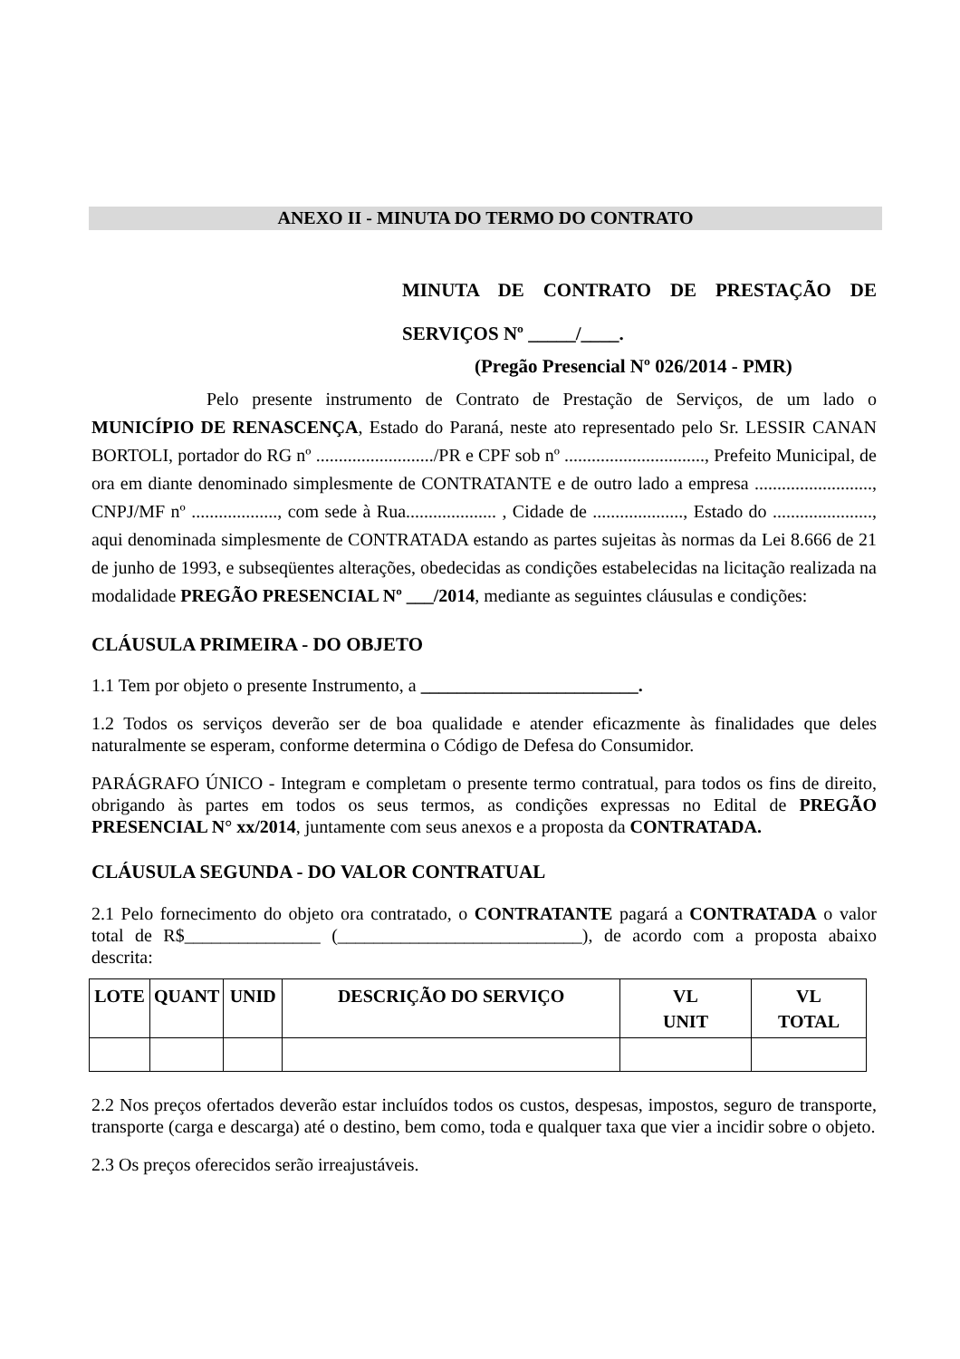ANEXO II - MINUTA DO TERMO DO CONTRATO
MINUTA DE CONTRATO DE PRESTAÇÃO DE SERVIÇOS Nº _____/____.
(Pregão Presencial Nº 026/2014 - PMR)
Pelo presente instrumento de Contrato de Prestação de Serviços, de um lado o MUNICÍPIO DE RENASCENÇA, Estado do Paraná, neste ato representado pelo Sr. LESSIR CANAN BORTOLI, portador do RG nº ........................../PR e CPF sob nº ..............................., Prefeito Municipal, de ora em diante denominado simplesmente de CONTRATANTE e de outro lado a empresa .........................., CNPJ/MF nº ..................., com sede à Rua.................... , Cidade de ...................., Estado do ......................, aqui denominada simplesmente de CONTRATADA estando as partes sujeitas às normas da Lei 8.666 de 21 de junho de 1993, e subseqüentes alterações, obedecidas as condições estabelecidas na licitação realizada na modalidade PREGÃO PRESENCIAL Nº ___/2014, mediante as seguintes cláusulas e condições:
CLÁUSULA PRIMEIRA - DO OBJETO
1.1 Tem por objeto o presente Instrumento, a ________________________.
1.2 Todos os serviços deverão ser de boa qualidade e atender eficazmente às finalidades que deles naturalmente se esperam, conforme determina o Código de Defesa do Consumidor.
PARÁGRAFO ÚNICO - Integram e completam o presente termo contratual, para todos os fins de direito, obrigando às partes em todos os seus termos, as condições expressas no Edital de PREGÃO PRESENCIAL N° xx/2014, juntamente com seus anexos e a proposta da CONTRATADA.
CLÁUSULA SEGUNDA - DO VALOR CONTRATUAL
2.1 Pelo fornecimento do objeto ora contratado, o CONTRATANTE pagará a CONTRATADA o valor total de R$_______________ (___________________________), de acordo com a proposta abaixo descrita:
| LOTE | QUANT | UNID | DESCRIÇÃO DO SERVIÇO | VL UNIT | VL TOTAL |
| --- | --- | --- | --- | --- | --- |
2.2 Nos preços ofertados deverão estar incluídos todos os custos, despesas, impostos, seguro de transporte, transporte (carga e descarga) até o destino, bem como, toda e qualquer taxa que vier a incidir sobre o objeto.
2.3 Os preços oferecidos serão irreajustáveis.